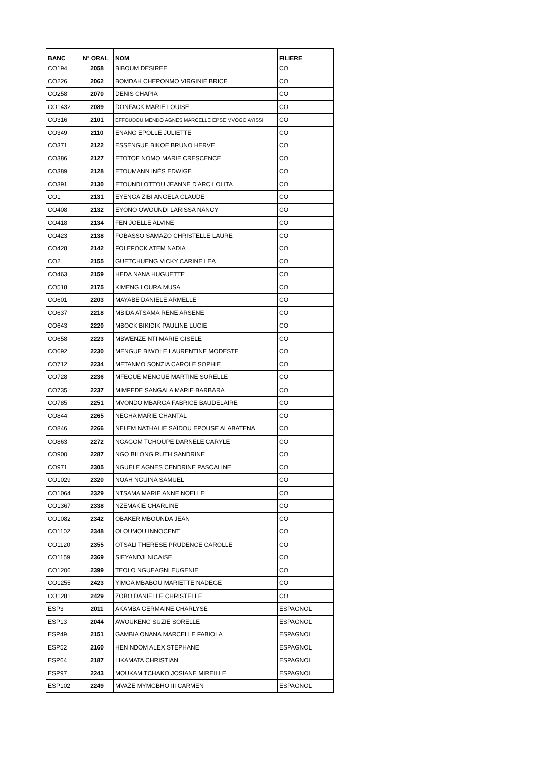| BANC | N° ORAL | NOM | FILIERE |
| --- | --- | --- | --- |
| CO194 | 2058 | BIBOUM DESIREE | CO |
| CO226 | 2062 | BOMDAH CHEPONMO VIRGINIE BRICE | CO |
| CO258 | 2070 | DENIS CHAPIA | CO |
| CO1432 | 2089 | DONFACK MARIE LOUISE | CO |
| CO316 | 2101 | EFFOUDOU MENDO AGNES MARCELLE EPSE MVOGO AYISSI | CO |
| CO349 | 2110 | ENANG EPOLLE JULIETTE | CO |
| CO371 | 2122 | ESSENGUE BIKOE BRUNO HERVE | CO |
| CO386 | 2127 | ETOTOE NOMO MARIE CRESCENCE | CO |
| CO389 | 2128 | ETOUMANN INÈS EDWIGE | CO |
| CO391 | 2130 | ETOUNDI OTTOU JEANNE D'ARC LOLITA | CO |
| CO1 | 2131 | EYENGA ZIBI ANGELA CLAUDE | CO |
| CO408 | 2132 | EYONO OWOUNDI LARISSA NANCY | CO |
| CO418 | 2134 | FEN JOELLE ALVINE | CO |
| CO423 | 2138 | FOBASSO SAMAZO CHRISTELLE LAURE | CO |
| CO428 | 2142 | FOLEFOCK ATEM NADIA | CO |
| CO2 | 2155 | GUETCHUENG VICKY CARINE LEA | CO |
| CO463 | 2159 | HEDA NANA HUGUETTE | CO |
| CO518 | 2175 | KIMENG LOURA MUSA | CO |
| CO601 | 2203 | MAYABE DANIELE ARMELLE | CO |
| CO637 | 2218 | MBIDA ATSAMA RENE ARSENE | CO |
| CO643 | 2220 | MBOCK BIKIDIK PAULINE LUCIE | CO |
| CO658 | 2223 | MBWENZE NTI MARIE GISELE | CO |
| CO692 | 2230 | MENGUE BIWOLE LAURENTINE MODESTE | CO |
| CO712 | 2234 | METANMO SONZIA CAROLE SOPHIE | CO |
| CO728 | 2236 | MFEGUE MENGUE MARTINE SORELLE | CO |
| CO735 | 2237 | MIMFEDE SANGALA MARIE BARBARA | CO |
| CO785 | 2251 | MVONDO MBARGA FABRICE BAUDELAIRE | CO |
| CO844 | 2265 | NEGHA MARIE CHANTAL | CO |
| CO846 | 2266 | NELEM NATHALIE SAÏDOU EPOUSE ALABATENA | CO |
| CO863 | 2272 | NGAGOM TCHOUPE DARNELE CARYLE | CO |
| CO900 | 2287 | NGO BILONG RUTH SANDRINE | CO |
| CO971 | 2305 | NGUELE AGNES CENDRINE PASCALINE | CO |
| CO1029 | 2320 | NOAH NGUINA SAMUEL | CO |
| CO1064 | 2329 | NTSAMA MARIE ANNE NOELLE | CO |
| CO1367 | 2338 | NZEMAKIE CHARLINE | CO |
| CO1082 | 2342 | OBAKER MBOUNDA JEAN | CO |
| CO1102 | 2348 | OLOUMOU INNOCENT | CO |
| CO1120 | 2355 | OTSALI THERESE PRUDENCE CAROLLE | CO |
| CO1159 | 2369 | SIEYANDJI NICAISE | CO |
| CO1206 | 2399 | TEOLO NGUEAGNI EUGENIE | CO |
| CO1255 | 2423 | YIMGA MBABOU MARIETTE NADEGE | CO |
| CO1281 | 2429 | ZOBO DANIELLE CHRISTELLE | CO |
| ESP3 | 2011 | AKAMBA GERMAINE CHARLYSE | ESPAGNOL |
| ESP13 | 2044 | AWOUKENG SUZIE SORELLE | ESPAGNOL |
| ESP49 | 2151 | GAMBIA ONANA MARCELLE FABIOLA | ESPAGNOL |
| ESP52 | 2160 | HEN NDOM ALEX STEPHANE | ESPAGNOL |
| ESP64 | 2187 | LIKAMATA CHRISTIAN | ESPAGNOL |
| ESP97 | 2243 | MOUKAM TCHAKO JOSIANE MIREILLE | ESPAGNOL |
| ESP102 | 2249 | MVAZE MYMGBHO III CARMEN | ESPAGNOL |